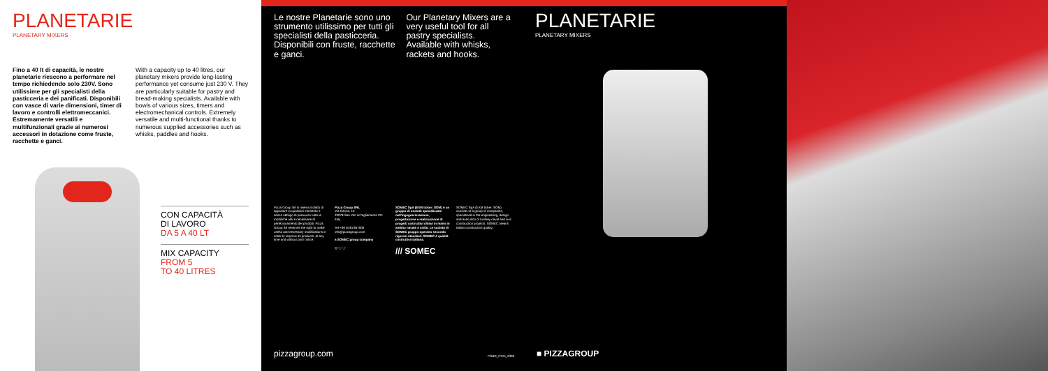PLANETARIE
PLANETARY MIXERS
Fino a 40 lt di capacità, le nostre planetarie riescono a performare nel tempo richiedendo solo 230V. Sono utilissime per gli specialisti della pasticceria e dei panificati. Disponibili con vasce di varie dimensioni, timer di lavoro e controlli elettromeccanici. Estremamente versatili e multifunzionali grazie ai numerosi accessori in dotazione come fruste, racchette e ganci.
With a capacity up to 40 litres, our planetary mixers provide long-lasting performance yet consume just 230 V. They are particularly suitable for pastry and bread-making specialists. Available with bowls of various sizes, timers and electromechanical controls. Extremely versatile and multi-functional thanks to numerous supplied accessories such as whisks, paddles and hooks.
CON CAPACITÀ
DI LAVORO
DA 5 A 40 LT
MIX CAPACITY
FROM 5
TO 40 LITRES
Le nostre Planetarie sono uno strumento utilissimo per tutti gli specialisti della pasticceria. Disponibili con fruste, racchette e ganci.
Our Planetary Mixers are a very useful tool for all pastry specialists. Available with whisks, rackets and hooks.
Pizza Group Srl si riserva il diritto di apportare in qualsiasi momento e senza obbligo di preavviso tutte le modifiche utili e necessarie al perfezionamento dei prodotti. Pizza Group Srl reserves the right to make useful and necessary modifications in order to improve its products, at any time and without prior notice.
Pizza Group SRL
Via Carnia, 15
33078 San Vito al Tagliamento PN
Italy
Tel +39 0434 857000
info@pizzagroup.com
a SOMEC group company
◎ ⓕ ⓘ
SOMEC SpA (EXM ticker: SOM) è un gruppo di società specializzate nell'ingegnerizzazione, progettazione e realizzazione di progetti costruttivi chiavi in mano in ambito navale e civile. Le società di SOMEC gruppo operano secondo rigorosi standard. SOMEC è qualità costruttiva italiana.
/// SOMEC
SOMEC SpA (EXM ticker: SOM) consists of a group of companies, specialized in the engineering, design and execution of turnkey naval and civil construction projects. SOMEC means Italian construction quality.
pizzagroup.com PGBR_ITEN_2309
PLANETARIE
PLANETARY MIXERS
■ PIZZAGROUP